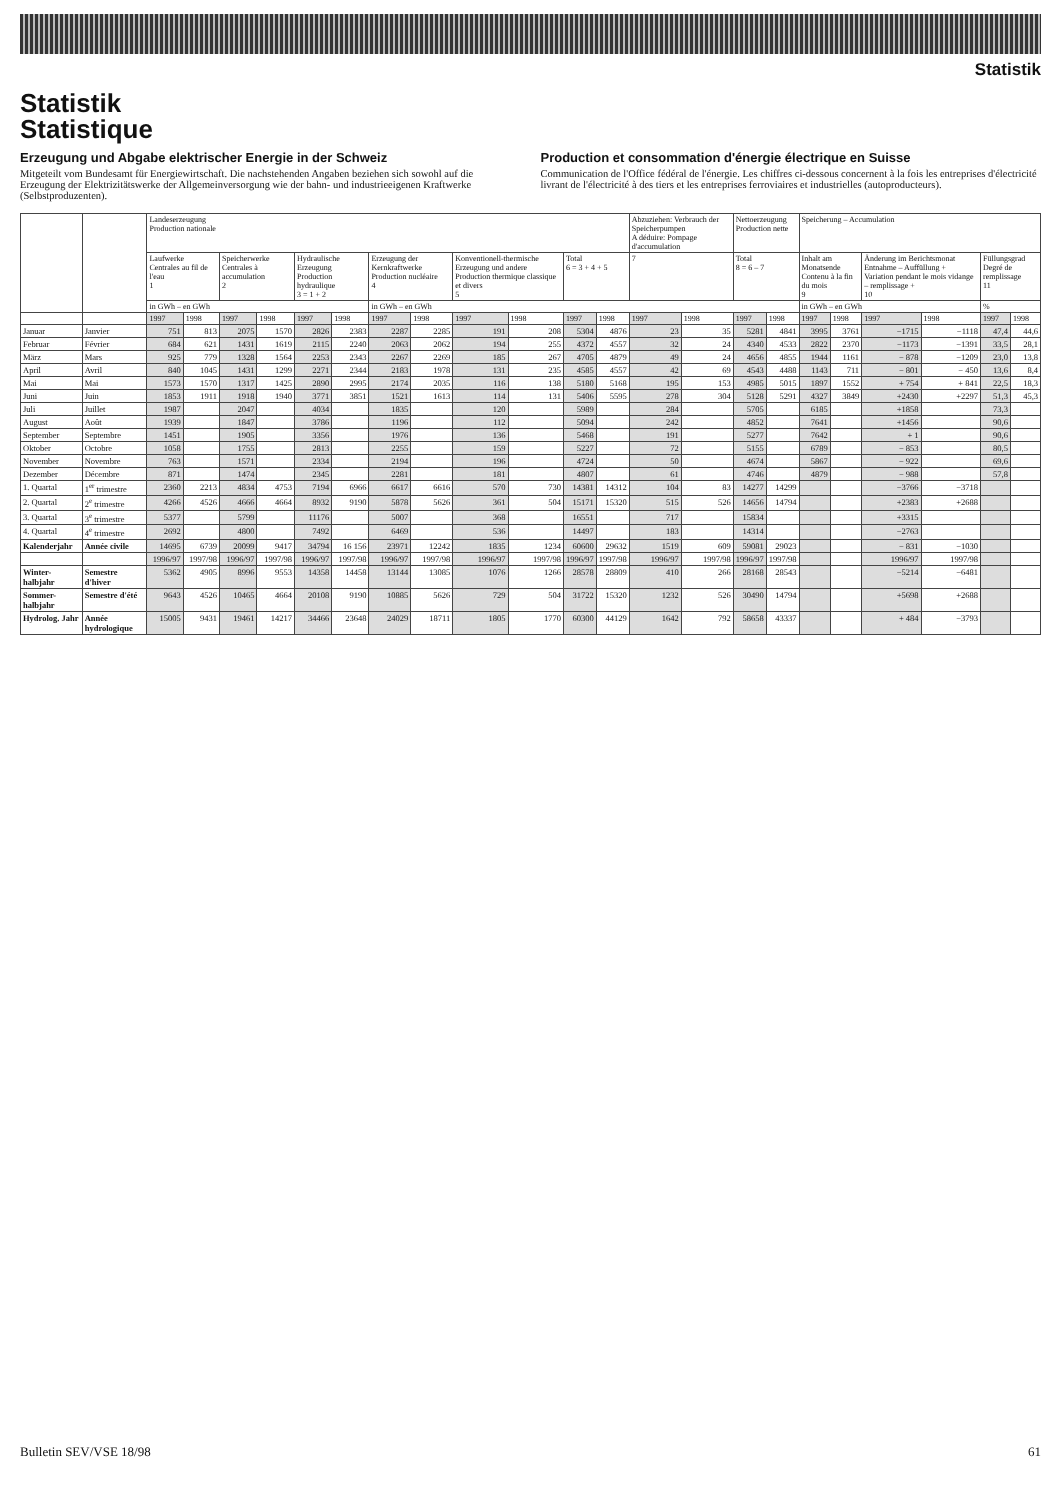Statistik
Statistik
Statistique
Erzeugung und Abgabe elektrischer Energie in der Schweiz
Mitgeteilt vom Bundesamt für Energiewirtschaft. Die nachstehenden Angaben beziehen sich sowohl auf die Erzeugung der Elektrizitätswerke der Allgemeinversorgung wie der bahn- und industrieeigenen Kraftwerke (Selbstproduzenten).
Production et consommation d'énergie électrique en Suisse
Communication de l'Office fédéral de l'énergie. Les chiffres ci-dessous concernent à la fois les entreprises d'électricité livrant de l'électricité à des tiers et les entreprises ferroviaires et industrielles (autoproducteurs).
| | | Landeserzeugung Production nationale | | | | | | | | | | | | Abzuziehen: Verbrauch der Speicherpumpen A déduire: Pompage d'accumulation | | Nettoerzeugung Production nette | | Speicherung – Accumulation | | | | | |
| --- | --- | --- | --- | --- | --- | --- | --- | --- | --- | --- | --- | --- | --- | --- | --- | --- | --- | --- | --- | --- | --- | --- | --- |
| | | Laufwerke Centrales au fil de l'eau 1 | | Speicherwerke Centrales à accumulation 2 | | Hydraulische Erzeugung Production hydraulique 3 = 1 + 2 | | Erzeugung der Kernkraftwerke Production nucléaire 4 | | Konventionell-thermische Erzeugung und andere Production thermique classique et divers 5 | | Total 6 = 3 + 4 + 5 | | 7 | | Total 8 = 6 – 7 | | Inhalt am Monatsende Contenu à la fin du mois 9 | | Änderung im Berichtsmonat Entnahme – Auffüllung + Variation pendant le mois vidange – remplissage + 10 | | Füllungsgrad Degré de remplissage 11 | |
| | | in GWh – en GWh | | | | | | in GWh – en GWh | | | | | | | | | | in GWh – en GWh | | | | % | |
| | | 1997 | 1998 | 1997 | 1998 | 1997 | 1998 | 1997 | 1998 | 1997 | 1998 | 1997 | 1998 | 1997 | 1998 | 1997 | 1998 | 1997 | 1998 | 1997 | 1998 | 1997 | 1998 |
| Januar | Janvier | 751 | 813 | 2075 | 1570 | 2826 | 2383 | 2287 | 2285 | 191 | 208 | 5304 | 4876 | 23 | 35 | 5281 | 4841 | 3995 | 3761 | −1715 | −1118 | 47,4 | 44,6 |
| Februar | Février | 684 | 621 | 1431 | 1619 | 2115 | 2240 | 2063 | 2062 | 194 | 255 | 4372 | 4557 | 32 | 24 | 4340 | 4533 | 2822 | 2370 | −1173 | −1391 | 33,5 | 28,1 |
| März | Mars | 925 | 779 | 1328 | 1564 | 2253 | 2343 | 2267 | 2269 | 185 | 267 | 4705 | 4879 | 49 | 24 | 4656 | 4855 | 1944 | 1161 | − 878 | −1209 | 23,0 | 13,8 |
| April | Avril | 840 | 1045 | 1431 | 1299 | 2271 | 2344 | 2183 | 1978 | 131 | 235 | 4585 | 4557 | 42 | 69 | 4543 | 4488 | 1143 | 711 | − 801 | − 450 | 13,6 | 8,4 |
| Mai | Mai | 1573 | 1570 | 1317 | 1425 | 2890 | 2995 | 2174 | 2035 | 116 | 138 | 5180 | 5168 | 195 | 153 | 4985 | 5015 | 1897 | 1552 | + 754 | + 841 | 22,5 | 18,3 |
| Juni | Juin | 1853 | 1911 | 1918 | 1940 | 3771 | 3851 | 1521 | 1613 | 114 | 131 | 5406 | 5595 | 278 | 304 | 5128 | 5291 | 4327 | 3849 | +2430 | +2297 | 51,3 | 45,3 |
| Juli | Juillet | 1987 | | 2047 | | 4034 | | 1835 | | 120 | | 5989 | | 284 | | 5705 | | 6185 | | +1858 | | 73,3 | |
| August | Août | 1939 | | 1847 | | 3786 | | 1196 | | 112 | | 5094 | | 242 | | 4852 | | 7641 | | +1456 | | 90,6 | |
| September | Septembre | 1451 | | 1905 | | 3356 | | 1976 | | 136 | | 5468 | | 191 | | 5277 | | 7642 | | + 1 | | 90,6 | |
| Oktober | Octobre | 1058 | | 1755 | | 2813 | | 2255 | | 159 | | 5227 | | 72 | | 5155 | | 6789 | | − 853 | | 80,5 | |
| November | Novembre | 763 | | 1571 | | 2334 | | 2194 | | 196 | | 4724 | | 50 | | 4674 | | 5867 | | − 922 | | 69,6 | |
| Dezember | Décembre | 871 | | 1474 | | 2345 | | 2281 | | 181 | | 4807 | | 61 | | 4746 | | 4879 | | − 988 | | 57,8 | |
| 1. Quartal | 1<sup>er</sup> trimestre | 2360 | 2213 | 4834 | 4753 | 7194 | 6966 | 6617 | 6616 | 570 | 730 | 14381 | 14312 | 104 | 83 | 14277 | 14299 | | | −3766 | −3718 | | |
| 2. Quartal | 2<sup>e</sup> trimestre | 4266 | 4526 | 4666 | 4664 | 8932 | 9190 | 5878 | 5626 | 361 | 504 | 15171 | 15320 | 515 | 526 | 14656 | 14794 | | | +2383 | +2688 | | |
| 3. Quartal | 3<sup>e</sup> trimestre | 5377 | | 5799 | | 11176 | | 5007 | | 368 | | 16551 | | 717 | | 15834 | | | | +3315 | | | |
| 4. Quartal | 4<sup>e</sup> trimestre | 2692 | | 4800 | | 7492 | | 6469 | | 536 | | 14497 | | 183 | | 14314 | | | | −2763 | | | |
| Kalenderjahr | Année civile | 14695 | 6739 | 20099 | 9417 | 34794 | 16 156 | 23971 | 12242 | 1835 | 1234 | 60600 | 29632 | 1519 | 609 | 59081 | 29023 | | | − 831 | −1030 | | |
| | | 1996/97 | 1997/98 | 1996/97 | 1997/98 | 1996/97 | 1997/98 | 1996/97 | 1997/98 | 1996/97 | 1997/98 | 1996/97 | 1997/98 | 1996/97 | 1997/98 | 1996/97 | 1997/98 | | | 1996/97 | 1997/98 | | |
| Winter-halbjahr | Semestre d'hiver | 5362 | 4905 | 8996 | 9553 | 14358 | 14458 | 13144 | 13085 | 1076 | 1266 | 28578 | 28809 | 410 | 266 | 28168 | 28543 | | | −5214 | −6481 | | |
| Sommer-halbjahr | Semestre d'été | 9643 | 4526 | 10465 | 4664 | 20108 | 9190 | 10885 | 5626 | 729 | 504 | 31722 | 15320 | 1232 | 526 | 30490 | 14794 | | | +5698 | +2688 | | |
| Hydrolog. Jahr | Année hydrologique | 15005 | 9431 | 19461 | 14217 | 34466 | 23648 | 24029 | 18711 | 1805 | 1770 | 60300 | 44129 | 1642 | 792 | 58658 | 43337 | | | + 484 | −3793 | | |
Bulletin SEV/VSE 18/98 61